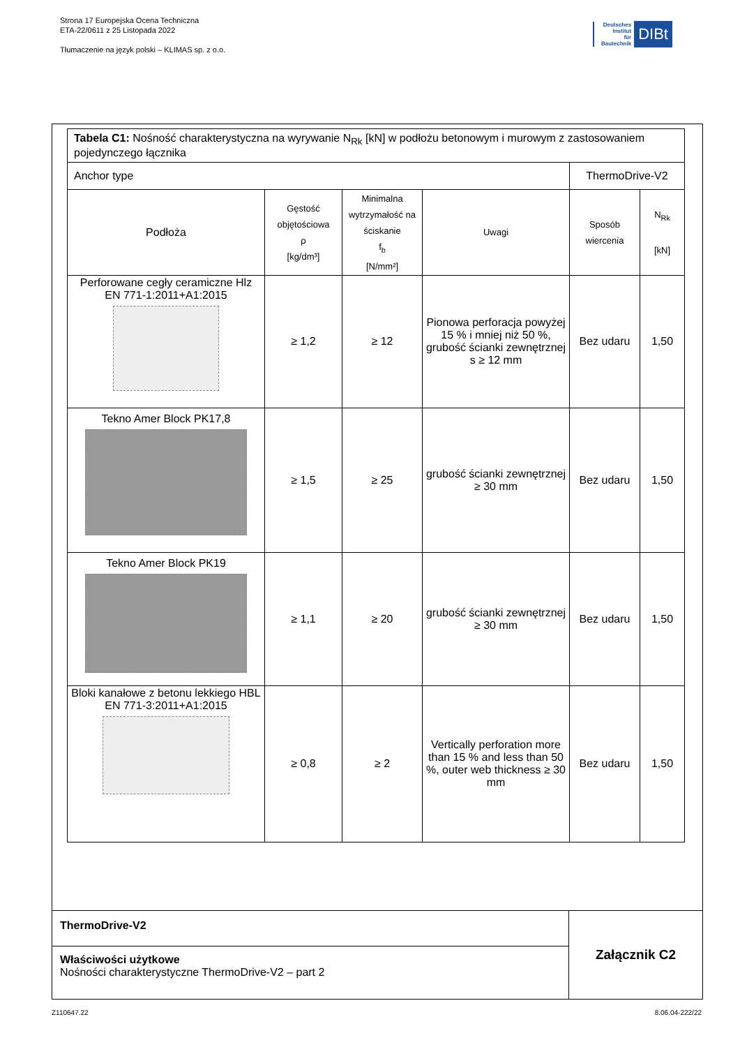Strona 17 Europejska Ocena Techniczna
ETA-22/0611 z 25 Listopada 2022
Tłumaczenie na język polski – KLIMAS sp. z o.o.
Deutsches
Institut
für
Bautechnik
DIBt
| Tabela C1: Nośność charakterystyczna na wyrywanie N<sub>Rk</sub> [kN] w podłożu betonowym i murowym z zastosowaniem pojedynczego łącznika | | | | | |
| Anchor type | | | | ThermoDrive-V2 | |
| Podłoża | Gęstość objętościowa ρ [kg/dm³] | Minimalna wytrzymałość na ściskanie f<sub>b</sub> [N/mm²] | Uwagi | Sposób wiercenia | N<sub>Rk</sub> [kN] |
| Perforowane cegły ceramiczne Hlz EN 771-1:2011+A1:2015 | ≥ 1,2 | ≥ 12 | Pionowa perforacja powyżej 15 % i mniej niż 50 %, grubość ścianki zewnętrznej s ≥ 12 mm | Bez udaru | 1,50 |
| Tekno Amer Block PK17,8 | ≥ 1,5 | ≥ 25 | grubość ścianki zewnętrznej ≥ 30 mm | Bez udaru | 1,50 |
| Tekno Amer Block PK19 | ≥ 1,1 | ≥ 20 | grubość ścianki zewnętrznej ≥ 30 mm | Bez udaru | 1,50 |
| Bloki kanałowe z betonu lekkiego HBL EN 771-3:2011+A1:2015 | ≥ 0,8 | ≥ 2 | Vertically perforation more than 15 % and less than 50 %, outer web thickness ≥ 30 mm | Bez udaru | 1,50 |
ThermoDrive-V2
Właściwości użytkowe
Nośności charakterystyczne ThermoDrive-V2 – part 2
Załącznik C2
Z110647.22 8.06.04-222/22